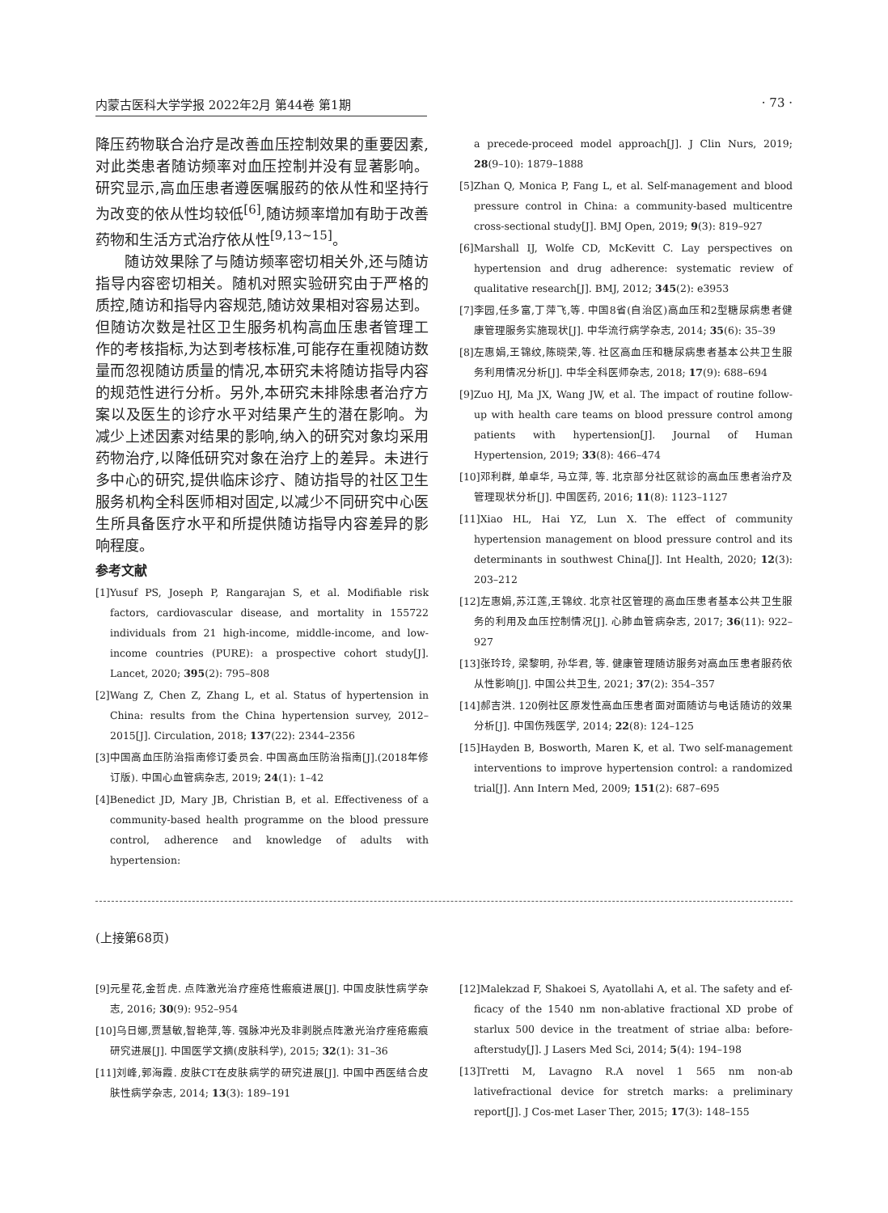内蒙古医科大学学报 2022年2月 第44卷 第1期 · 73 ·
降压药物联合治疗是改善血压控制效果的重要因素,对此类患者随访频率对血压控制并没有显著影响。研究显示,高血压患者遵医嘱服药的依从性和坚持行为改变的依从性均较低<sup>[6]</sup>,随访频率增加有助于改善药物和生活方式治疗依从性<sup>[9,13~15]</sup>。
随访效果除了与随访频率密切相关外,还与随访指导内容密切相关。随机对照实验研究由于严格的质控,随访和指导内容规范,随访效果相对容易达到。但随访次数是社区卫生服务机构高血压患者管理工作的考核指标,为达到考核标准,可能存在重视随访数量而忽视随访质量的情况,本研究未将随访指导内容的规范性进行分析。另外,本研究未排除患者治疗方案以及医生的诊疗水平对结果产生的潜在影响。为减少上述因素对结果的影响,纳入的研究对象均采用药物治疗,以降低研究对象在治疗上的差异。未进行多中心的研究,提供临床诊疗、随访指导的社区卫生服务机构全科医师相对固定,以减少不同研究中心医生所具备医疗水平和所提供随访指导内容差异的影响程度。
参考文献
[1]Yusuf PS, Joseph P, Rangarajan S, et al. Modifiable risk factors, cardiovascular disease, and mortality in 155722 individuals from 21 high-income, middle-income, and low-income countries (PURE): a prospective cohort study[J]. Lancet, 2020; 395(2): 795–808
[2]Wang Z, Chen Z, Zhang L, et al. Status of hypertension in China: results from the China hypertension survey, 2012–2015[J]. Circulation, 2018; 137(22): 2344–2356
[3]中国高血压防治指南修订委员会. 中国高血压防治指南[J].(2018年修订版). 中国心血管病杂志, 2019; 24(1): 1–42
[4]Benedict JD, Mary JB, Christian B, et al. Effectiveness of a community-based health programme on the blood pressure control, adherence and knowledge of adults with hypertension:
a precede-proceed model approach[J]. J Clin Nurs, 2019; 28(9–10): 1879–1888
[5]Zhan Q, Monica P, Fang L, et al. Self-management and blood pressure control in China: a community-based multicentre cross-sectional study[J]. BMJ Open, 2019; 9(3): 819–927
[6]Marshall IJ, Wolfe CD, McKevitt C. Lay perspectives on hypertension and drug adherence: systematic review of qualitative research[J]. BMJ, 2012; 345(2): e3953
[7]李园,任多富,丁萍飞,等. 中国8省(自治区)高血压和2型糖尿病患者健康管理服务实施现状[J]. 中华流行病学杂志, 2014; 35(6): 35–39
[8]左惠娟,王锦纹,陈晓荣,等. 社区高血压和糖尿病患者基本公共卫生服务利用情况分析[J]. 中华全科医师杂志, 2018; 17(9): 688–694
[9]Zuo HJ, Ma JX, Wang JW, et al. The impact of routine follow-up with health care teams on blood pressure control among patients with hypertension[J]. Journal of Human Hypertension, 2019; 33(8): 466–474
[10]邓利群, 单卓华, 马立萍, 等. 北京部分社区就诊的高血压患者治疗及管理现状分析[J]. 中国医药, 2016; 11(8): 1123–1127
[11]Xiao HL, Hai YZ, Lun X. The effect of community hypertension management on blood pressure control and its determinants in southwest China[J]. Int Health, 2020; 12(3): 203–212
[12]左惠娟,苏江莲,王锦纹. 北京社区管理的高血压患者基本公共卫生服务的利用及血压控制情况[J]. 心肺血管病杂志, 2017; 36(11): 922–927
[13]张玲玲, 梁黎明, 孙华君, 等. 健康管理随访服务对高血压患者服药依从性影响[J]. 中国公共卫生, 2021; 37(2): 354–357
[14]郝吉洪. 120例社区原发性高血压患者面对面随访与电话随访的效果分析[J]. 中国伤残医学, 2014; 22(8): 124–125
[15]Hayden B, Bosworth, Maren K, et al. Two self-management interventions to improve hypertension control: a randomized trial[J]. Ann Intern Med, 2009; 151(2): 687–695
(上接第68页)
[9]元星花,金哲虎. 点阵激光治疗痤疮性瘢痕进展[J]. 中国皮肤性病学杂志, 2016; 30(9): 952–954
[10]乌日娜,贾慧敏,智艳萍,等. 强脉冲光及非剥脱点阵激光治疗痤疮瘢痕研究进展[J]. 中国医学文摘(皮肤科学), 2015; 32(1): 31–36
[11]刘峰,郭海霞. 皮肤CT在皮肤病学的研究进展[J]. 中国中西医结合皮肤性病学杂志, 2014; 13(3): 189–191
[12]Malekzad F, Shakoei S, Ayatollahi A, et al. The safety and ef-ficacy of the 1540 nm non-ablative fractional XD probe of starlux 500 device in the treatment of striae alba: before-afterstudy[J]. J Lasers Med Sci, 2014; 5(4): 194–198
[13]Tretti M, Lavagno R.A novel 1 565 nm non-ab lativefractional device for stretch marks: a preliminary report[J]. J Cos-met Laser Ther, 2015; 17(3): 148–155